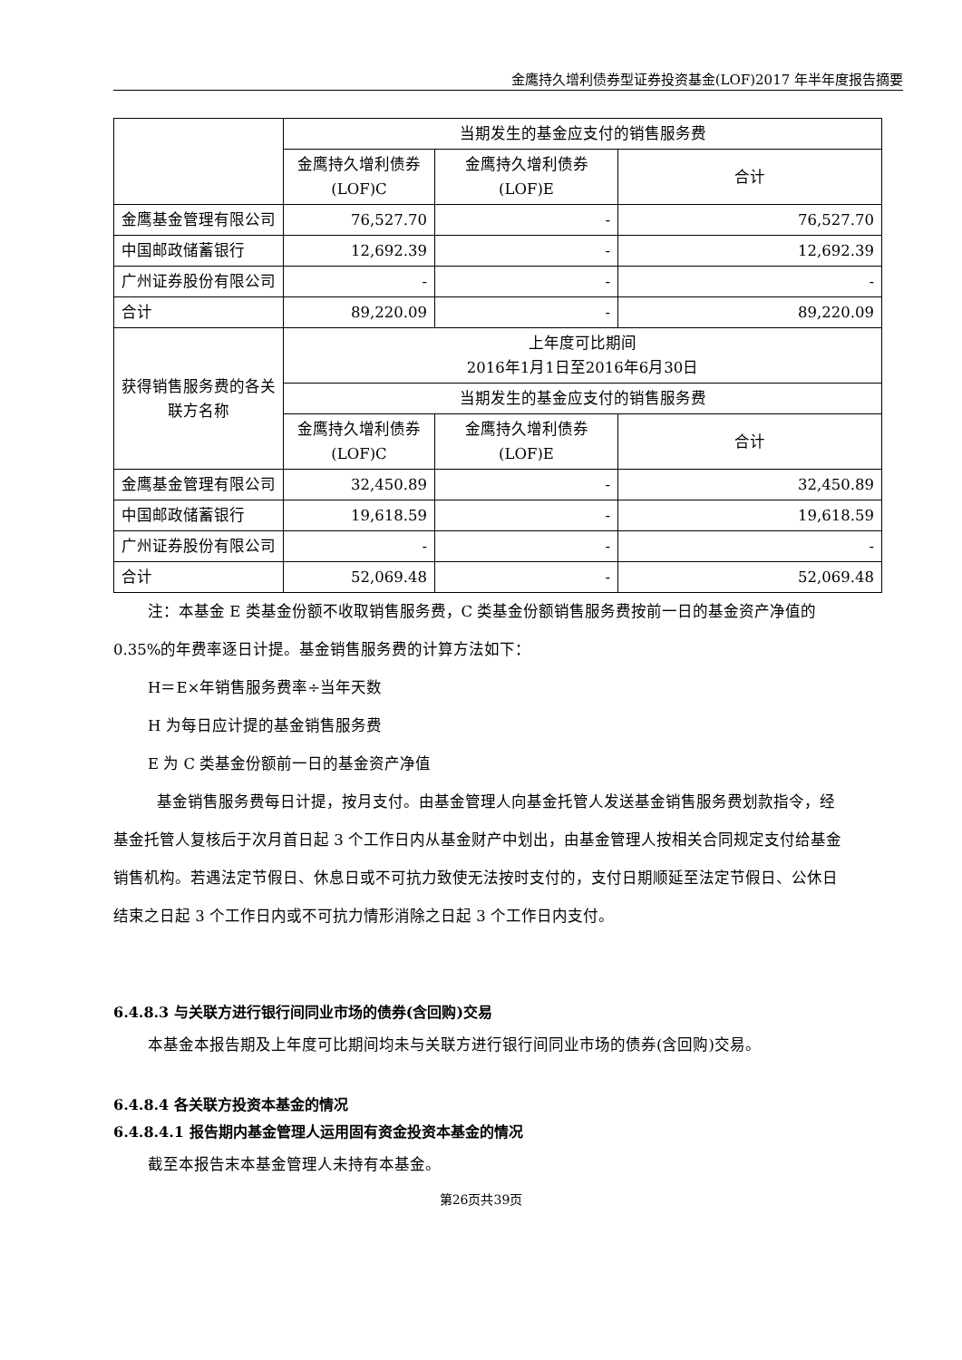金鹰持久增利债券型证券投资基金(LOF)2017 年半年度报告摘要
| | 当期发生的基金应支付的销售服务费 | | |
| | 金鹰持久增利债券(LOF)C | 金鹰持久增利债券(LOF)E | 合计 |
| 金鹰基金管理有限公司 | 76,527.70 | - | 76,527.70 |
| 中国邮政储蓄银行 | 12,692.39 | - | 12,692.39 |
| 广州证券股份有限公司 | - | - | - |
| 合计 | 89,220.09 | - | 89,220.09 |
| 获得销售服务费的各关联方名称 | 上年度可比期间 2016年1月1日至2016年6月30日 | | |
| | 当期发生的基金应支付的销售服务费 | | |
| | 金鹰持久增利债券(LOF)C | 金鹰持久增利债券(LOF)E | 合计 |
| 金鹰基金管理有限公司 | 32,450.89 | - | 32,450.89 |
| 中国邮政储蓄银行 | 19,618.59 | - | 19,618.59 |
| 广州证券股份有限公司 | - | - | - |
| 合计 | 52,069.48 | - | 52,069.48 |
注：本基金 E 类基金份额不收取销售服务费，C 类基金份额销售服务费按前一日的基金资产净值的 0.35%的年费率逐日计提。基金销售服务费的计算方法如下：
H＝E×年销售服务费率÷当年天数
H 为每日应计提的基金销售服务费
E 为 C 类基金份额前一日的基金资产净值
基金销售服务费每日计提，按月支付。由基金管理人向基金托管人发送基金销售服务费划款指令，经基金托管人复核后于次月首日起 3 个工作日内从基金财产中划出，由基金管理人按相关合同规定支付给基金销售机构。若遇法定节假日、休息日或不可抗力致使无法按时支付的，支付日期顺延至法定节假日、公休日结束之日起 3 个工作日内或不可抗力情形消除之日起 3 个工作日内支付。
6.4.8.3 与关联方进行银行间同业市场的债券(含回购)交易
本基金本报告期及上年度可比期间均未与关联方进行银行间同业市场的债券(含回购)交易。
6.4.8.4 各关联方投资本基金的情况
6.4.8.4.1 报告期内基金管理人运用固有资金投资本基金的情况
截至本报告末本基金管理人未持有本基金。
第26页共39页